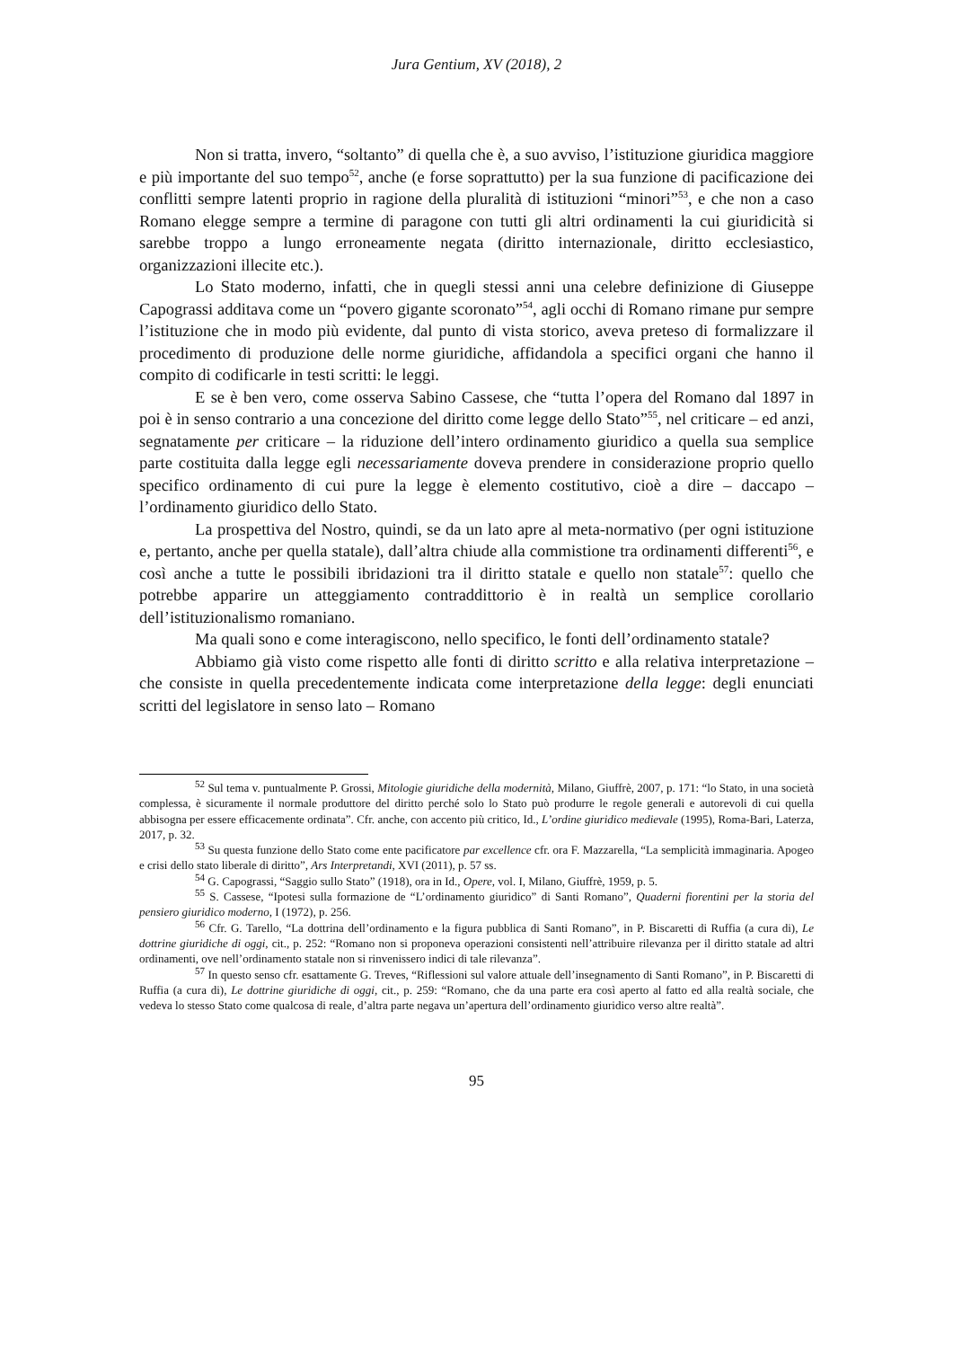Jura Gentium, XV (2018), 2
Non si tratta, invero, “soltanto” di quella che è, a suo avviso, l’istituzione giuridica maggiore e più importante del suo tempo<sup>52</sup>, anche (e forse soprattutto) per la sua funzione di pacificazione dei conflitti sempre latenti proprio in ragione della pluralità di istituzioni “minori”<sup>53</sup>, e che non a caso Romano elegge sempre a termine di paragone con tutti gli altri ordinamenti la cui giuridicità si sarebbe troppo a lungo erroneamente negata (diritto internazionale, diritto ecclesiastico, organizzazioni illecite etc.).
Lo Stato moderno, infatti, che in quegli stessi anni una celebre definizione di Giuseppe Capograssi additava come un “povero gigante scoronato”<sup>54</sup>, agli occhi di Romano rimane pur sempre l’istituzione che in modo più evidente, dal punto di vista storico, aveva preteso di formalizzare il procedimento di produzione delle norme giuridiche, affidandola a specifici organi che hanno il compito di codificarle in testi scritti: le leggi.
E se è ben vero, come osserva Sabino Cassese, che “tutta l’opera del Romano dal 1897 in poi è in senso contrario a una concezione del diritto come legge dello Stato”<sup>55</sup>, nel criticare – ed anzi, segnatamente per criticare – la riduzione dell’intero ordinamento giuridico a quella sua semplice parte costituita dalla legge egli necessariamente doveva prendere in considerazione proprio quello specifico ordinamento di cui pure la legge è elemento costitutivo, cioè a dire – daccapo – l’ordinamento giuridico dello Stato.
La prospettiva del Nostro, quindi, se da un lato apre al meta-normativo (per ogni istituzione e, pertanto, anche per quella statale), dall’altra chiude alla commistione tra ordinamenti differenti<sup>56</sup>, e così anche a tutte le possibili ibridazioni tra il diritto statale e quello non statale<sup>57</sup>: quello che potrebbe apparire un atteggiamento contraddittorio è in realtà un semplice corollario dell’istituzionalismo romaniano.
Ma quali sono e come interagiscono, nello specifico, le fonti dell’ordinamento statale?
Abbiamo già visto come rispetto alle fonti di diritto scritto e alla relativa interpretazione – che consiste in quella precedentemente indicata come interpretazione della legge: degli enunciati scritti del legislatore in senso lato – Romano
<sup>52</sup> Sul tema v. puntualmente P. Grossi, Mitologie giuridiche della modernità, Milano, Giuffrè, 2007, p. 171: “lo Stato, in una società complessa, è sicuramente il normale produttore del diritto perché solo lo Stato può produrre le regole generali e autorevoli di cui quella abbisogna per essere efficacemente ordinata”. Cfr. anche, con accento più critico, Id., L’ordine giuridico medievale (1995), Roma-Bari, Laterza, 2017, p. 32.
<sup>53</sup> Su questa funzione dello Stato come ente pacificatore par excellence cfr. ora F. Mazzarella, “La semplicità immaginaria. Apogeo e crisi dello stato liberale di diritto”, Ars Interpretandi, XVI (2011), p. 57 ss.
<sup>54</sup> G. Capograssi, “Saggio sullo Stato” (1918), ora in Id., Opere, vol. I, Milano, Giuffrè, 1959, p. 5.
<sup>55</sup> S. Cassese, “Ipotesi sulla formazione de “L’ordinamento giuridico” di Santi Romano”, Quaderni fiorentini per la storia del pensiero giuridico moderno, I (1972), p. 256.
<sup>56</sup> Cfr. G. Tarello, “La dottrina dell’ordinamento e la figura pubblica di Santi Romano”, in P. Biscaretti di Ruffia (a cura di), Le dottrine giuridiche di oggi, cit., p. 252: “Romano non si proponeva operazioni consistenti nell’attribuire rilevanza per il diritto statale ad altri ordinamenti, ove nell’ordinamento statale non si rinvenissero indici di tale rilevanza”.
<sup>57</sup> In questo senso cfr. esattamente G. Treves, “Riflessioni sul valore attuale dell’insegnamento di Santi Romano”, in P. Biscaretti di Ruffia (a cura di), Le dottrine giuridiche di oggi, cit., p. 259: “Romano, che da una parte era così aperto al fatto ed alla realtà sociale, che vedeva lo stesso Stato come qualcosa di reale, d’altra parte negava un’apertura dell’ordinamento giuridico verso altre realtà”.
95